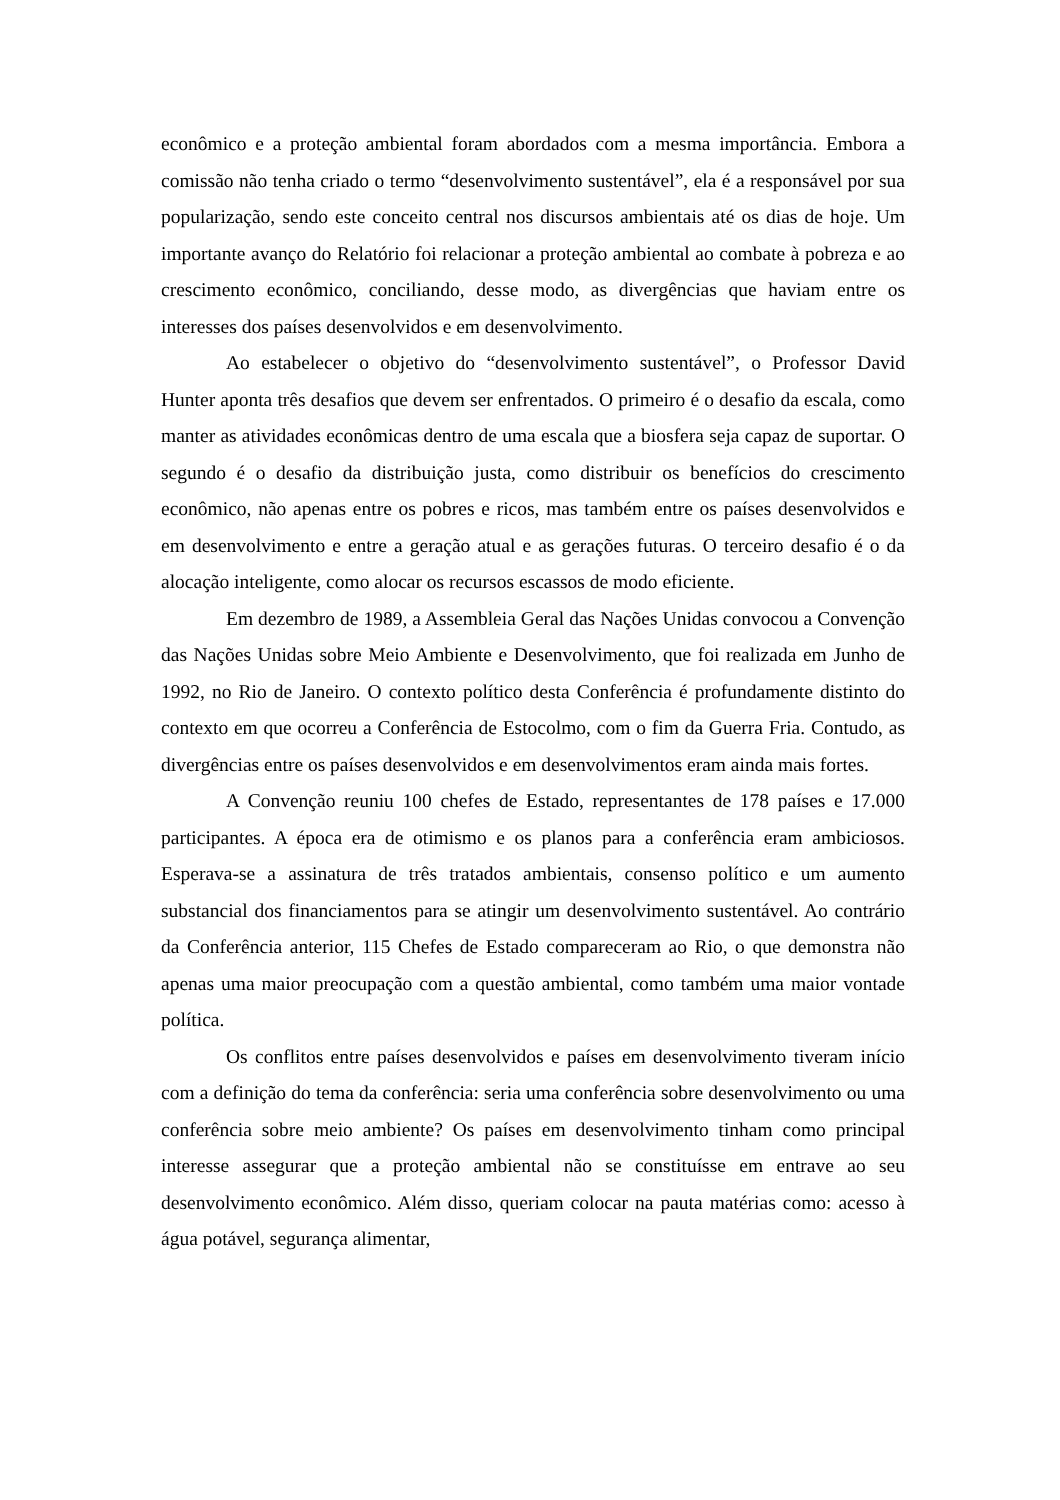econômico e a proteção ambiental foram abordados com a mesma importância. Embora a comissão não tenha criado o termo “desenvolvimento sustentável”, ela é a responsável por sua popularização, sendo este conceito central nos discursos ambientais até os dias de hoje. Um importante avanço do Relatório foi relacionar a proteção ambiental ao combate à pobreza e ao crescimento econômico, conciliando, desse modo, as divergências que haviam entre os interesses dos países desenvolvidos e em desenvolvimento.
Ao estabelecer o objetivo do “desenvolvimento sustentável”, o Professor David Hunter aponta três desafios que devem ser enfrentados. O primeiro é o desafio da escala, como manter as atividades econômicas dentro de uma escala que a biosfera seja capaz de suportar. O segundo é o desafio da distribuição justa, como distribuir os benefícios do crescimento econômico, não apenas entre os pobres e ricos, mas também entre os países desenvolvidos e em desenvolvimento e entre a geração atual e as gerações futuras. O terceiro desafio é o da alocação inteligente, como alocar os recursos escassos de modo eficiente.
Em dezembro de 1989, a Assembleia Geral das Nações Unidas convocou a Convenção das Nações Unidas sobre Meio Ambiente e Desenvolvimento, que foi realizada em Junho de 1992, no Rio de Janeiro. O contexto político desta Conferência é profundamente distinto do contexto em que ocorreu a Conferência de Estocolmo, com o fim da Guerra Fria. Contudo, as divergências entre os países desenvolvidos e em desenvolvimentos eram ainda mais fortes.
A Convenção reuniu 100 chefes de Estado, representantes de 178 países e 17.000 participantes. A época era de otimismo e os planos para a conferência eram ambiciosos. Esperava-se a assinatura de três tratados ambientais, consenso político e um aumento substancial dos financiamentos para se atingir um desenvolvimento sustentável. Ao contrário da Conferência anterior, 115 Chefes de Estado compareceram ao Rio, o que demonstra não apenas uma maior preocupação com a questão ambiental, como também uma maior vontade política.
Os conflitos entre países desenvolvidos e países em desenvolvimento tiveram início com a definição do tema da conferência: seria uma conferência sobre desenvolvimento ou uma conferência sobre meio ambiente? Os países em desenvolvimento tinham como principal interesse assegurar que a proteção ambiental não se constituísse em entrave ao seu desenvolvimento econômico. Além disso, queriam colocar na pauta matérias como: acesso à água potável, segurança alimentar,